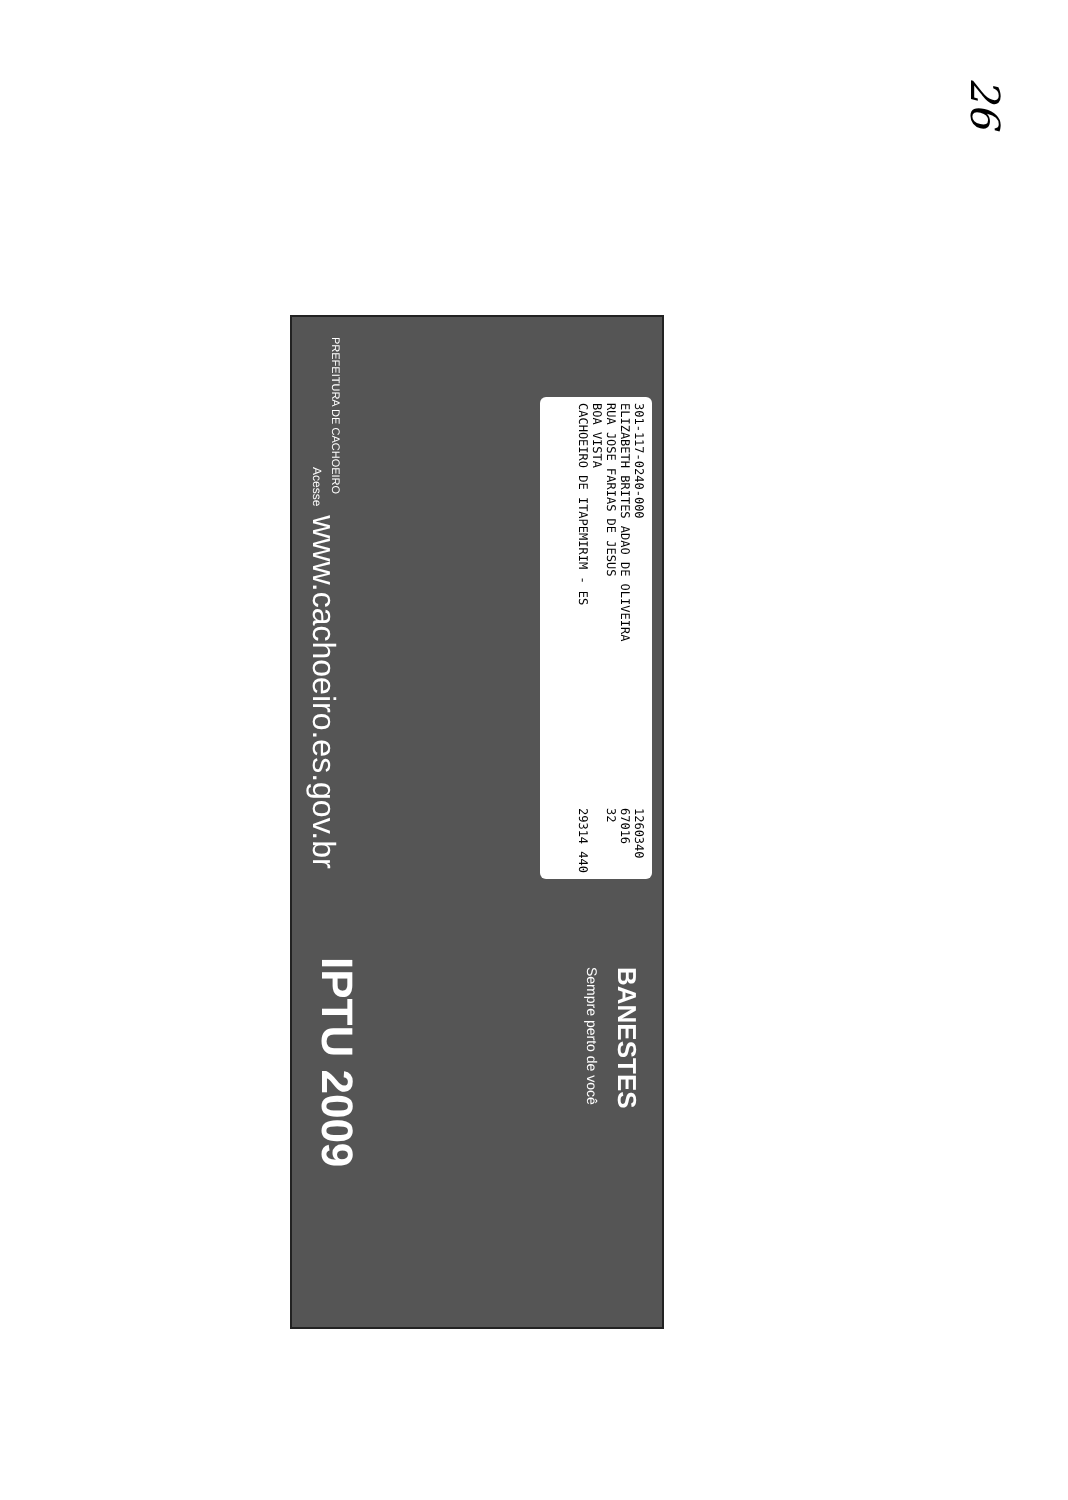26
301-117-0240-000
ELIZABETH BRITES ADAO DE OLIVEIRA
RUA JOSE FARIAS DE JESUS
BOA VISTA
CACHOEIRO DE ITAPEMIRIM - ES
1260340
67016
32
29314 440
BANESTES
Sempre perto de você
PREFEITURA DE CACHOEIRO Acesse www.cachoeiro.es.gov.br IPTU 2009